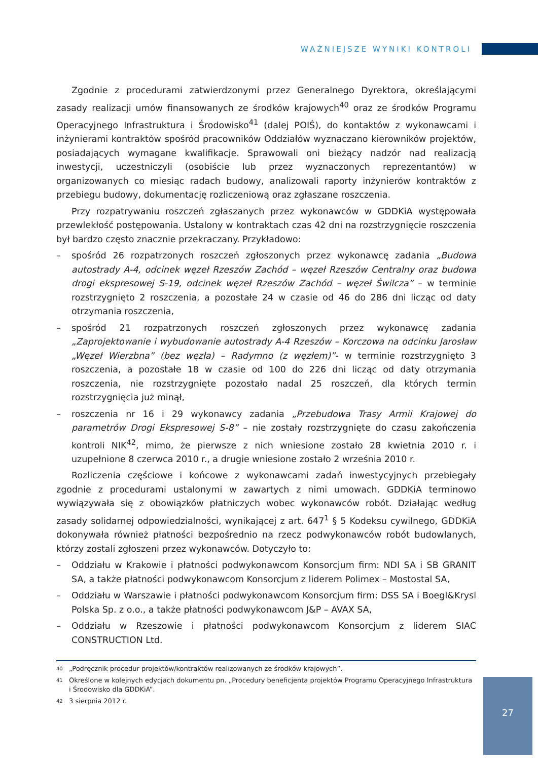WAŻNIEJSZE WYNIKI KONTROLI
Zgodnie z procedurami zatwierdzonymi przez Generalnego Dyrektora, określającymi zasady realizacji umów finansowanych ze środków krajowych<sup>40</sup> oraz ze środków Programu Operacyjnego Infrastruktura i Środowisko<sup>41</sup> (dalej POIŚ), do kontaktów z wykonawcami i inżynierami kontraktów spośród pracowników Oddziałów wyznaczano kierowników projektów, posiadających wymagane kwalifikacje. Sprawowali oni bieżący nadzór nad realizacją inwestycji, uczestniczyli (osobiście lub przez wyznaczonych reprezentantów) w organizowanych co miesiąc radach budowy, analizowali raporty inżynierów kontraktów z przebiegu budowy, dokumentację rozliczeniową oraz zgłaszane roszczenia.
Przy rozpatrywaniu roszczeń zgłaszanych przez wykonawców w GDDKiA występowała przewlekłość postępowania. Ustalony w kontraktach czas 42 dni na rozstrzygnięcie roszczenia był bardzo często znacznie przekraczany. Przykładowo:
– spośród 26 rozpatrzonych roszczeń zgłoszonych przez wykonawcę zadania „Budowa autostrady A-4, odcinek węzeł Rzeszów Zachód – węzeł Rzeszów Centralny oraz budowa drogi ekspresowej S-19, odcinek węzeł Rzeszów Zachód – węzeł Świlcza” – w terminie rozstrzygnięto 2 roszczenia, a pozostałe 24 w czasie od 46 do 286 dni licząc od daty otrzymania roszczenia,
– spośród 21 rozpatrzonych roszczeń zgłoszonych przez wykonawcę zadania „Zaprojektowanie i wybudowanie autostrady A-4 Rzeszów – Korczowa na odcinku Jarosław „Węzeł Wierzbna” (bez węzła) – Radymno (z węzłem)”- w terminie rozstrzygnięto 3 roszczenia, a pozostałe 18 w czasie od 100 do 226 dni licząc od daty otrzymania roszczenia, nie rozstrzygnięte pozostało nadal 25 roszczeń, dla których termin rozstrzygnięcia już minął,
– roszczenia nr 16 i 29 wykonawcy zadania „Przebudowa Trasy Armii Krajowej do parametrów Drogi Ekspresowej S-8” – nie zostały rozstrzygnięte do czasu zakończenia kontroli NIK<sup>42</sup>, mimo, że pierwsze z nich wniesione zostało 28 kwietnia 2010 r. i uzupełnione 8 czerwca 2010 r., a drugie wniesione zostało 2 września 2010 r.
Rozliczenia częściowe i końcowe z wykonawcami zadań inwestycyjnych przebiegały zgodnie z procedurami ustalonymi w zawartych z nimi umowach. GDDKiA terminowo wywiązywała się z obowiązków płatniczych wobec wykonawców robót. Działając według zasady solidarnej odpowiedzialności, wynikającej z art. 647<sup>1</sup> § 5 Kodeksu cywilnego, GDDKiA dokonywała również płatności bezpośrednio na rzecz podwykonawców robót budowlanych, którzy zostali zgłoszeni przez wykonawców. Dotyczyło to:
– Oddziału w Krakowie i płatności podwykonawcom Konsorcjum firm: NDI SA i SB GRANIT SA, a także płatności podwykonawcom Konsorcjum z liderem Polimex – Mostostal SA,
– Oddziału w Warszawie i płatności podwykonawcom Konsorcjum firm: DSS SA i Boegl&Krysl Polska Sp. z o.o., a także płatności podwykonawcom J&P – AVAX SA,
– Oddziału w Rzeszowie i płatności podwykonawcom Konsorcjum z liderem SIAC CONSTRUCTION Ltd.
<sup>40</sup> „Podręcznik procedur projektów/kontraktów realizowanych ze środków krajowych”.
<sup>41</sup> Określone w kolejnych edycjach dokumentu pn. „Procedury beneficjenta projektów Programu Operacyjnego Infrastruktura i Środowisko dla GDDKiA”.
<sup>42</sup> 3 sierpnia 2012 r.
27